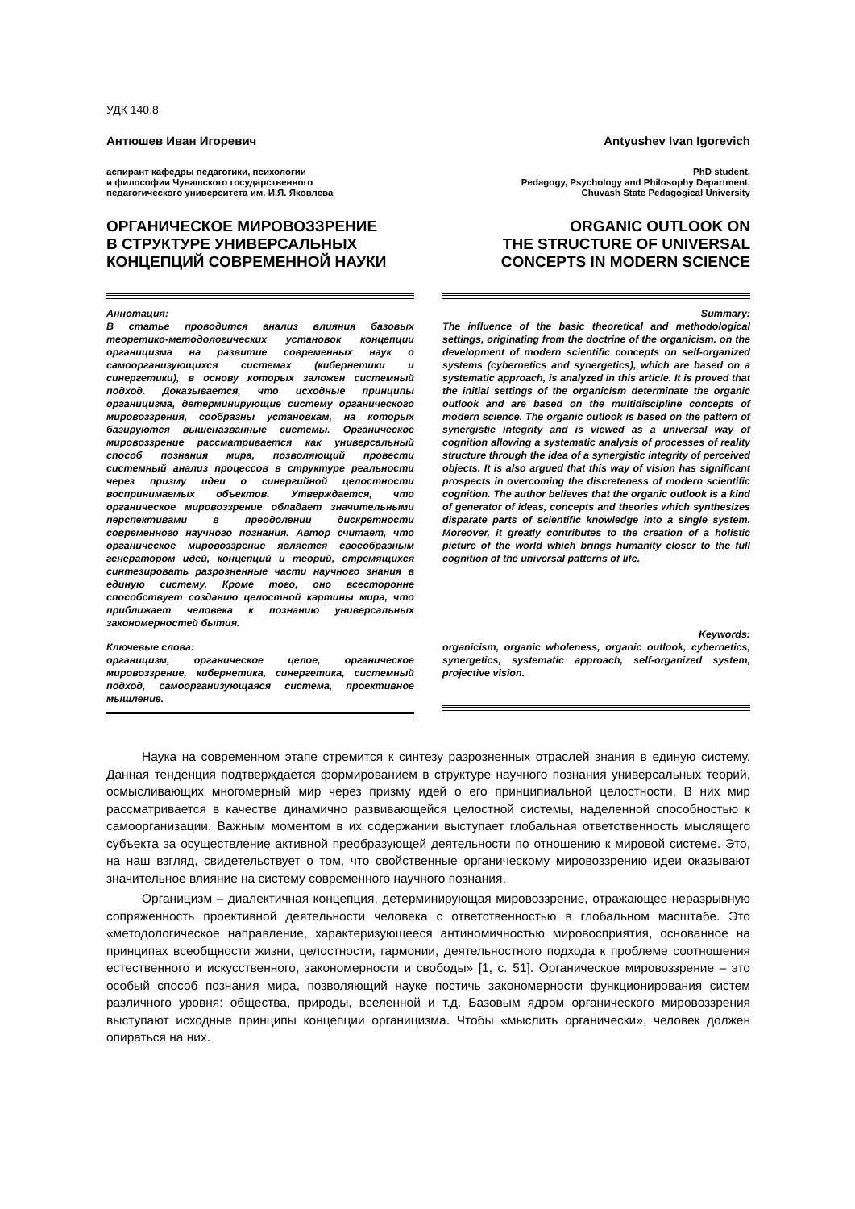УДК 140.8
Антюшев Иван Игоревич
аспирант кафедры педагогики, психологии
и философии Чувашского государственного
педагогического университета им. И.Я. Яковлева
ОРГАНИЧЕСКОЕ МИРОВОЗЗРЕНИЕ
В СТРУКТУРЕ УНИВЕРСАЛЬНЫХ
КОНЦЕПЦИЙ СОВРЕМЕННОЙ НАУКИ
Аннотация:
В статье проводится анализ влияния базовых теоретико-методологических установок концепции органицизма на развитие современных наук о самоорганизующихся системах (кибернетики и синергетики), в основу которых заложен системный подход. Доказывается, что исходные принципы органицизма, детерминирующие систему органического мировоззрения, сообразны установкам, на которых базируются вышеназванные системы. Органическое мировоззрение рассматривается как универсальный способ познания мира, позволяющий провести системный анализ процессов в структуре реальности через призму идеи о синергийной целостности воспринимаемых объектов. Утверждается, что органическое мировоззрение обладает значительными перспективами в преодолении дискретности современного научного познания. Автор считает, что органическое мировоззрение является своеобразным генератором идей, концепций и теорий, стремящихся синтезировать разрозненные части научного знания в единую систему. Кроме того, оно всесторонне способствует созданию целостной картины мира, что приближает человека к познанию универсальных закономерностей бытия.
Ключевые слова:
органицизм, органическое целое, органическое мировоззрение, кибернетика, синергетика, системный подход, самоорганизующаяся система, проективное мышление.
Antyushev Ivan Igorevich
PhD student,
Pedagogy, Psychology and Philosophy Department,
Chuvash State Pedagogical University
ORGANIC OUTLOOK ON
THE STRUCTURE OF UNIVERSAL
CONCEPTS IN MODERN SCIENCE
Summary:
The influence of the basic theoretical and methodological settings, originating from the doctrine of the organicism. on the development of modern scientific concepts on self-organized systems (cybernetics and synergetics), which are based on a systematic approach, is analyzed in this article. It is proved that the initial settings of the organicism determinate the organic outlook and are based on the multidiscipline concepts of modern science. The organic outlook is based on the pattern of synergistic integrity and is viewed as a universal way of cognition allowing a systematic analysis of processes of reality structure through the idea of a synergistic integrity of perceived objects. It is also argued that this way of vision has significant prospects in overcoming the discreteness of modern scientific cognition. The author believes that the organic outlook is a kind of generator of ideas, concepts and theories which synthesizes disparate parts of scientific knowledge into a single system. Moreover, it greatly contributes to the creation of a holistic picture of the world which brings humanity closer to the full cognition of the universal patterns of life.
Keywords:
organicism, organic wholeness, organic outlook, cybernetics, synergetics, systematic approach, self-organized system, projective vision.
Наука на современном этапе стремится к синтезу разрозненных отраслей знания в единую систему. Данная тенденция подтверждается формированием в структуре научного познания универсальных теорий, осмысливающих многомерный мир через призму идей о его принципиальной целостности. В них мир рассматривается в качестве динамично развивающейся целостной системы, наделенной способностью к самоорганизации. Важным моментом в их содержании выступает глобальная ответственность мыслящего субъекта за осуществление активной преобразующей деятельности по отношению к мировой системе. Это, на наш взгляд, свидетельствует о том, что свойственные органическому мировоззрению идеи оказывают значительное влияние на систему современного научного познания.
Органицизм – диалектичная концепция, детерминирующая мировоззрение, отражающее неразрывную сопряженность проективной деятельности человека с ответственностью в глобальном масштабе. Это «методологическое направление, характеризующееся антиномичностью мировосприятия, основанное на принципах всеобщности жизни, целостности, гармонии, деятельностного подхода к проблеме соотношения естественного и искусственного, закономерности и свободы» [1, с. 51]. Органическое мировоззрение – это особый способ познания мира, позволяющий науке постичь закономерности функционирования систем различного уровня: общества, природы, вселенной и т.д. Базовым ядром органического мировоззрения выступают исходные принципы концепции органицизма. Чтобы «мыслить органически», человек должен опираться на них.